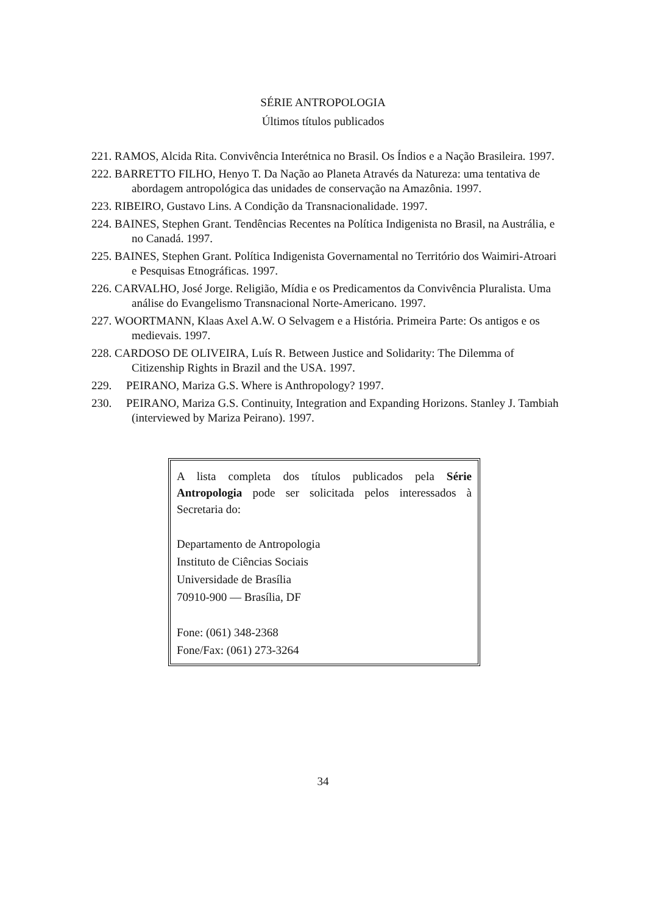SÉRIE ANTROPOLOGIA
Últimos títulos publicados
221. RAMOS, Alcida Rita. Convivência Interétnica no Brasil. Os Índios e a Nação Brasileira. 1997.
222. BARRETTO FILHO, Henyo T. Da Nação ao Planeta Através da Natureza: uma tentativa de abordagem antropológica das unidades de conservação na Amazônia. 1997.
223. RIBEIRO, Gustavo Lins. A Condição da Transnacionalidade. 1997.
224. BAINES, Stephen Grant. Tendências Recentes na Política Indigenista no Brasil, na Austrália, e no Canadá. 1997.
225. BAINES, Stephen Grant. Política Indigenista Governamental no Território dos Waimiri-Atroari e Pesquisas Etnográficas. 1997.
226. CARVALHO, José Jorge. Religião, Mídia e os Predicamentos da Convivência Pluralista. Uma análise do Evangelismo Transnacional Norte-Americano. 1997.
227. WOORTMANN, Klaas Axel A.W. O Selvagem e a História. Primeira Parte: Os antigos e os medievais. 1997.
228. CARDOSO DE OLIVEIRA, Luís R. Between Justice and Solidarity: The Dilemma of Citizenship Rights in Brazil and the USA. 1997.
229. PEIRANO, Mariza G.S. Where is Anthropology? 1997.
230. PEIRANO, Mariza G.S. Continuity, Integration and Expanding Horizons. Stanley J. Tambiah (interviewed by Mariza Peirano). 1997.
A lista completa dos títulos publicados pela Série Antropologia pode ser solicitada pelos interessados à Secretaria do:
Departamento de Antropologia
Instituto de Ciências Sociais
Universidade de Brasília
70910-900 — Brasília, DF
Fone: (061) 348-2368
Fone/Fax: (061) 273-3264
34